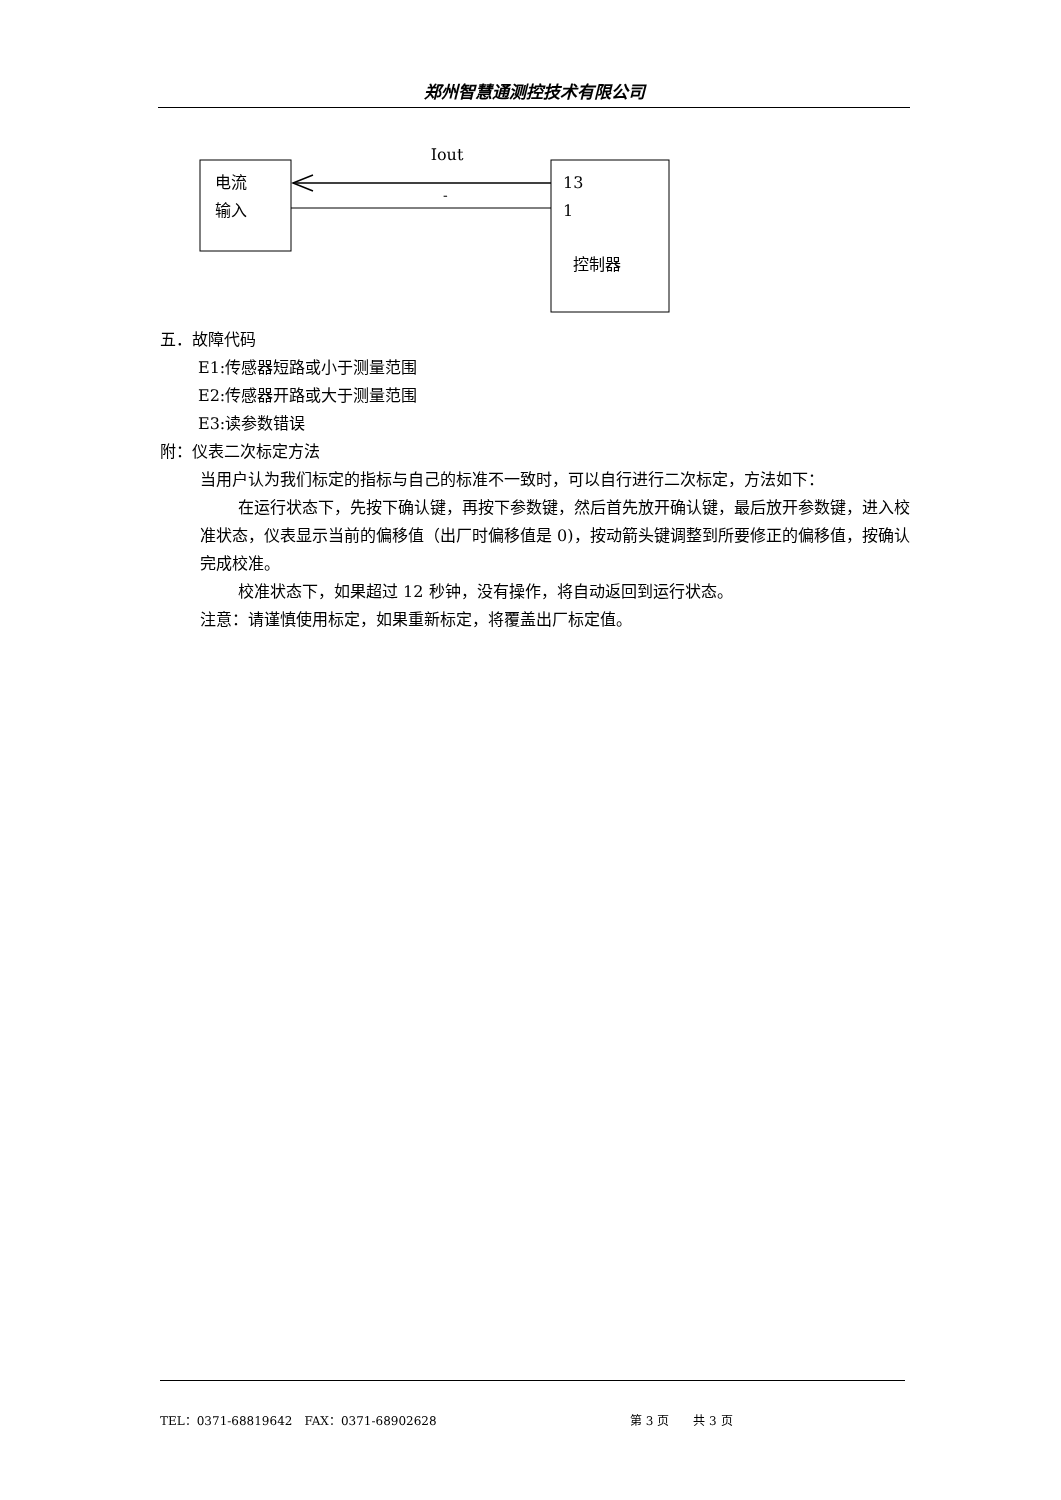郑州智慧通测控技术有限公司
Iout
电流
输入
13
-
1
控制器
五．故障代码
E1:传感器短路或小于测量范围
E2:传感器开路或大于测量范围
E3:读参数错误
附：仪表二次标定方法
当用户认为我们标定的指标与自己的标准不一致时，可以自行进行二次标定，方法如下：
在运行状态下，先按下确认键，再按下参数键，然后首先放开确认键，最后放开参数键，进入校准状态，仪表显示当前的偏移值（出厂时偏移值是 0)，按动箭头键调整到所要修正的偏移值，按确认完成校准。
校准状态下，如果超过 12 秒钟，没有操作，将自动返回到运行状态。
注意：请谨慎使用标定，如果重新标定，将覆盖出厂标定值。
TEL：0371-68819642　FAX：0371-68902628 第 3 页　　共 3 页